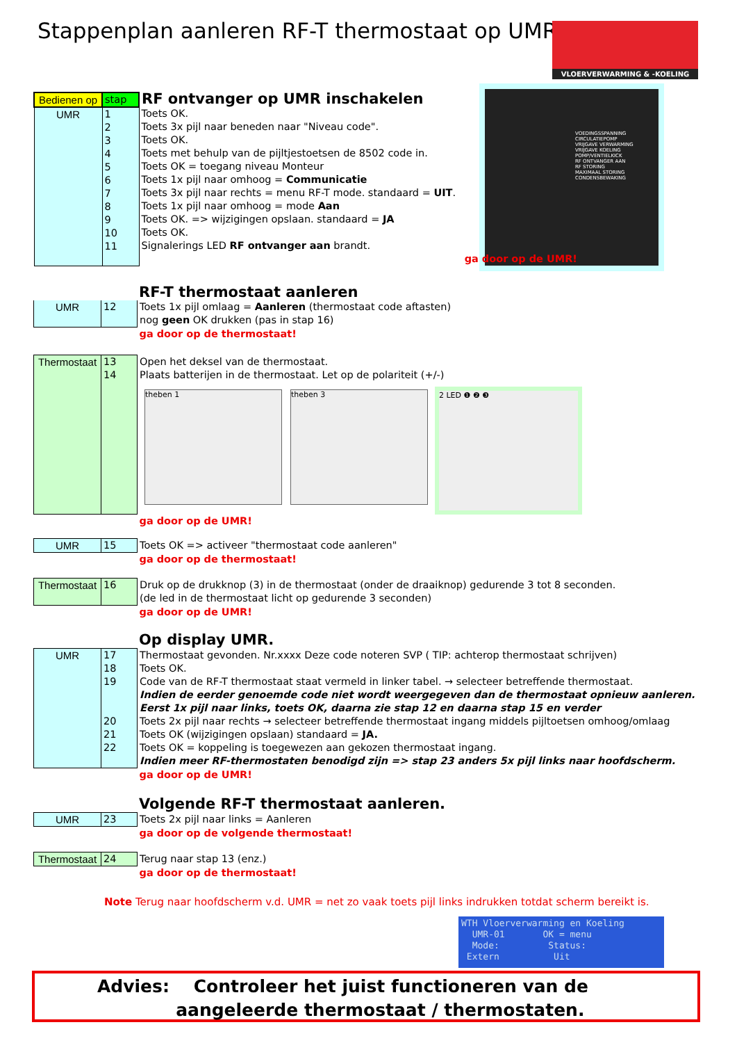Stappenplan aanleren RF-T thermostaat op UMR
VLOERVERWARMING & -KOELING
VOEDINGSSPANNING
CIRCULATIEPOMP
VRIJGAVE VERWARMING
VRIJGAVE KOELING
POMP/VENTIELKICK
RF ONTVANGER AAN
RF STORING
MAXIMAAL STORING
CONDENSBEWAKING
| Bedienen op | stap | RF ontvanger op UMR inschakelen | | |
| UMR | 1 2 3 4 5 6 7 8 9 10 11 | Toets OK. Toets 3x pijl naar beneden naar "Niveau code". Toets OK. Toets met behulp van de pijltjestoetsen de 8502 code in. Toets OK = toegang niveau Monteur Toets 1x pijl naar omhoog = Communicatie Toets 3x pijl naar rechts = menu RF-T mode. standaard = UIT . Toets 1x pijl naar omhoog = mode Aan Toets OK. => wijzigingen opslaan. standaard = JA Toets OK. Signalerings LED RF ontvanger aan brandt. | | |
| | | | | ga door op de UMR! |
RF-T thermostaat aanleren
| UMR | 12 | Toets 1x pijl omlaag = Aanleren (thermostaat code aftasten) nog geen OK drukken (pas in stap 16) |
| | | ga door op de thermostaat! |
| Thermostaat | 13 14 | Open het deksel van de thermostaat. Plaats batterijen in de thermostaat. Let op de polariteit (+/-) |
| | | ga door op de UMR! |
theben 1 theben 3 2 LED ❶ ❷ ❸
| UMR | 15 | Toets OK => activeer "thermostaat code aanleren" |
| | | ga door op de thermostaat! |
| Thermostaat | 16 | Druk op de drukknop (3) in de thermostaat (onder de draaiknop) gedurende 3 tot 8 seconden. (de led in de thermostaat licht op gedurende 3 seconden) |
| | | ga door op de UMR! |
Op display UMR.
| UMR | 17 18 19 20 21 22 | Thermostaat gevonden. Nr.xxxx Deze code noteren SVP ( TIP: achterop thermostaat schrijven) Toets OK. Code van de RF-T thermostaat staat vermeld in linker tabel. → selecteer betreffende thermostaat. Indien de eerder genoemde code niet wordt weergegeven dan de thermostaat opnieuw aanleren. Eerst 1x pijl naar links, toets OK, daarna zie stap 12 en daarna stap 15 en verder Toets 2x pijl naar rechts → selecteer betreffende thermostaat ingang middels pijltoetsen omhoog/omlaag Toets OK (wijzigingen opslaan) standaard = JA. Toets OK = koppeling is toegewezen aan gekozen thermostaat ingang. Indien meer RF-thermostaten benodigd zijn => stap 23 anders 5x pijl links naar hoofdscherm. |
| | | ga door op de UMR! |
Volgende RF-T thermostaat aanleren.
| UMR | 23 | Toets 2x pijl naar links = Aanleren |
| | | ga door op de volgende thermostaat! |
| Thermostaat | 24 | Terug naar stap 13 (enz.) |
| | | ga door op de thermostaat! |
Note Terug naar hoofdscherm v.d. UMR = net zo vaak toets pijl links indrukken totdat scherm bereikt is.
WTH Vloerverwarming en Koeling
UMR-01 OK = menu
Mode: Status:
Extern Uit
Advies: Controleer het juist functioneren van de
aangeleerde thermostaat / thermostaten.